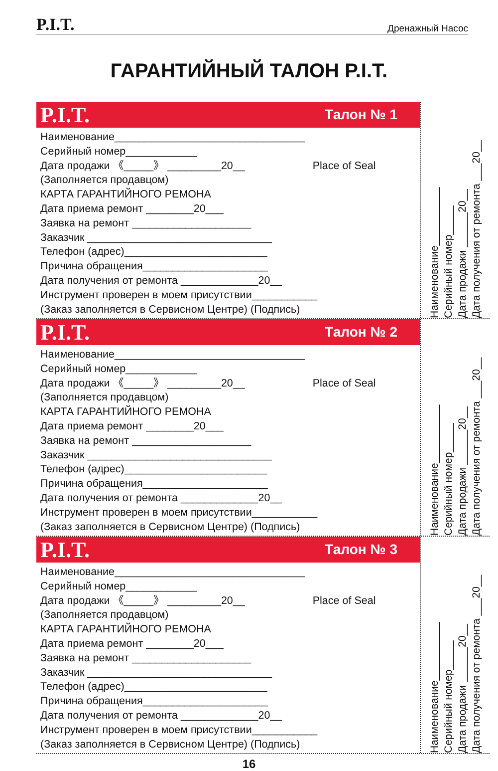P.I.T. Дренажный Насос
ГАРАНТИЙНЫЙ ТАЛОН P.I.T.
P.I.T. Талон № 1
Наименование________________________________
Серийный номер____________
Дата продажи 《_____》 _________20__ Place of Seal
(Заполняется продавцом)
КАРТА ГАРАНТИЙНОГО РЕМОНА
Дата приема ремонт ________20___
Заявка на ремонт ____________________
Заказчик _______________________________
Телефон (адрес)________________________
Причина обращения_____________________
Дата получения от ремонта _____________20__
Инструмент проверен в моем присутствии___________
(Заказ заполняется в Сервисном Центре) (Подпись)
Наименование__________
Серийный номер_____
Дата продажи ______20__
Дата получения от ремонта ___20__
P.I.T. Талон № 2
Наименование________________________________
Серийный номер____________
Дата продажи 《_____》 _________20__ Place of Seal
(Заполняется продавцом)
КАРТА ГАРАНТИЙНОГО РЕМОНА
Дата приема ремонт ________20___
Заявка на ремонт ____________________
Заказчик _______________________________
Телефон (адрес)________________________
Причина обращения_____________________
Дата получения от ремонта _____________20__
Инструмент проверен в моем присутствии___________
(Заказ заполняется в Сервисном Центре) (Подпись)
Наименование__________
Серийный номер_____
Дата продажи ______20__
Дата получения от ремонта ___20__
P.I.T. Талон № 3
Наименование________________________________
Серийный номер____________
Дата продажи 《_____》 _________20__ Place of Seal
(Заполняется продавцом)
КАРТА ГАРАНТИЙНОГО РЕМОНА
Дата приема ремонт ________20___
Заявка на ремонт ____________________
Заказчик _______________________________
Телефон (адрес)________________________
Причина обращения_____________________
Дата получения от ремонта _____________20__
Инструмент проверен в моем присутствии___________
(Заказ заполняется в Сервисном Центре) (Подпись)
Наименование__________
Серийный номер_____
Дата продажи ______20__
Дата получения от ремонта ___20__
16